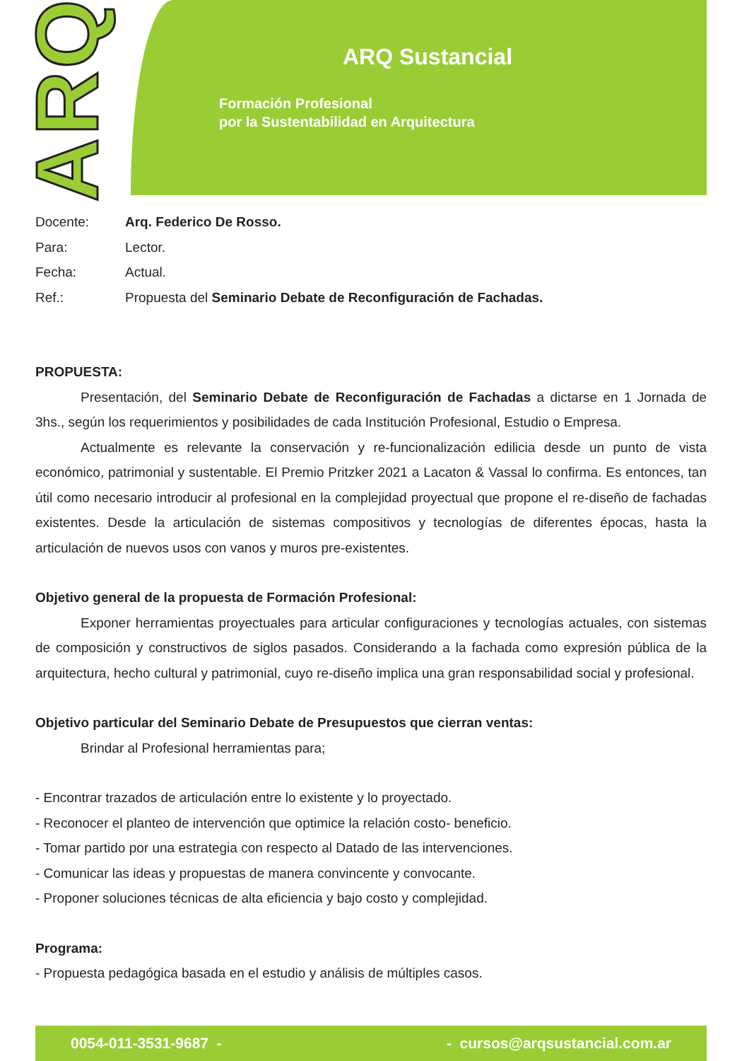ARQ
ARQ Sustancial
Formación Profesional
por la Sustentabilidad en Arquitectura
| Docente: | Arq. Federico De Rosso. |
| Para: | Lector. |
| Fecha: | Actual. |
| Ref.: | Propuesta del Seminario Debate de Reconfiguración de Fachadas. |
PROPUESTA:
Presentación, del Seminario Debate de Reconfiguración de Fachadas a dictarse en 1 Jornada de 3hs., según los requerimientos y posibilidades de cada Institución Profesional, Estudio o Empresa.
Actualmente es relevante la conservación y re-funcionalización edilicia desde un punto de vista económico, patrimonial y sustentable. El Premio Pritzker 2021 a Lacaton & Vassal lo confirma. Es entonces, tan útil como necesario introducir al profesional en la complejidad proyectual que propone el re-diseño de fachadas existentes. Desde la articulación de sistemas compositivos y tecnologías de diferentes épocas, hasta la articulación de nuevos usos con vanos y muros pre-existentes.
Objetivo general de la propuesta de Formación Profesional:
Exponer herramientas proyectuales para articular configuraciones y tecnologías actuales, con sistemas de composición y constructivos de siglos pasados. Considerando a la fachada como expresión pública de la arquitectura, hecho cultural y patrimonial, cuyo re-diseño implica una gran responsabilidad social y profesional.
Objetivo particular del Seminario Debate de Presupuestos que cierran ventas:
Brindar al Profesional herramientas para;
- Encontrar trazados de articulación entre lo existente y lo proyectado.
- Reconocer el planteo de intervención que optimice la relación costo- beneficio.
- Tomar partido por una estrategia con respecto al Datado de las intervenciones.
- Comunicar las ideas y propuestas de manera convincente y convocante.
- Proponer soluciones técnicas de alta eficiencia y bajo costo y complejidad.
Programa:
- Propuesta pedagógica basada en el estudio y análisis de múltiples casos.
0054-011-3531-9687 - - cursos@arqsustancial.com.ar